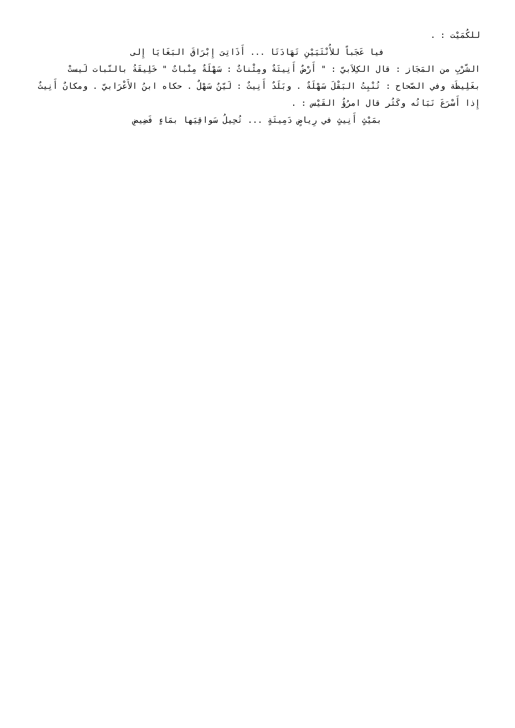للكُمَيْت : .
فيا عَجَباً للأُنْثَيَيْنِ تَهَادَتَا ... أَذَاتِىَ إِبْرَاقَ البَغَايَا إِلى
الشّرْبِ من المَجَاز : قال الكِلاَبيّ : " أَرْضٌ أَنِيثَةٌ ومِئْناثٌ : سَهْلَةٌ مِنْباتٌ " خَلِيقَةُ بالنّبات لَيستْ بغَلِيظَة وفي الصّحاح : تُنْبِتُ البَقْلَ سَهْلَةٌ . وبَلَدٌ أَنِيثٌ : لَيّنٌ سَهْلٌ . حكاه ابنُ الأَعْرَابيّ . ومكانٌ أَنِيثٌ إِذا أَسْرَعَ نَبَاتُه وكَثُر قال امرُؤُ القَيْس : .
بمَيْثٍ أَنِيثٍ في رِياضٍ دَمِيثَةٍ ... تُحِيلُ سَواقِيَها بمَاءٍ فَضِيضِ